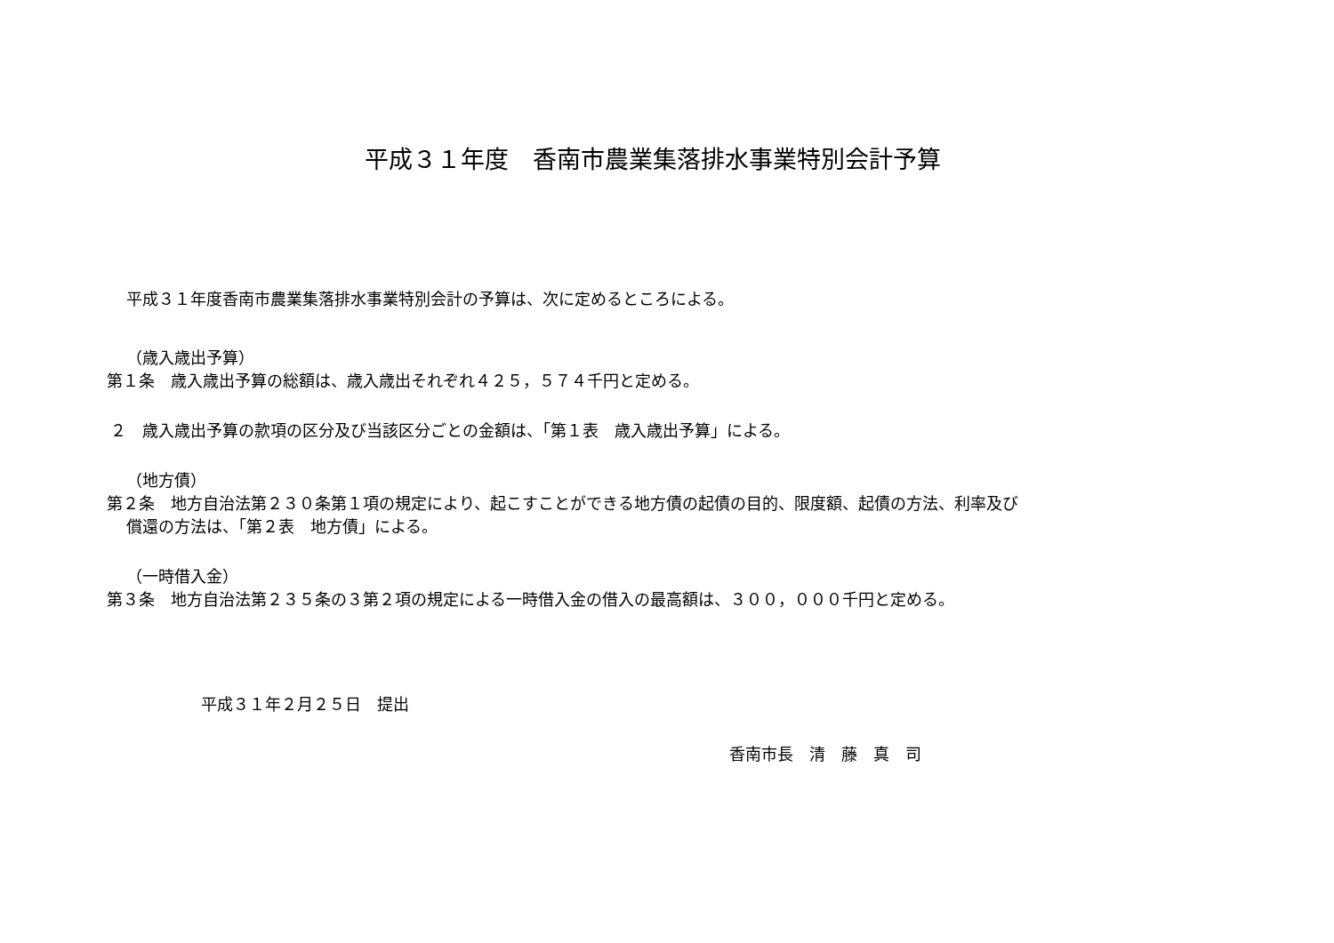平成３１年度　香南市農業集落排水事業特別会計予算
平成３１年度香南市農業集落排水事業特別会計の予算は、次に定めるところによる。
（歳入歳出予算）
第１条　歳入歳出予算の総額は、歳入歳出それぞれ４２５，５７４千円と定める。
２　歳入歳出予算の款項の区分及び当該区分ごとの金額は、「第１表　歳入歳出予算」による。
（地方債）
第２条　地方自治法第２３０条第１項の規定により、起こすことができる地方債の起債の目的、限度額、起債の方法、利率及び
償還の方法は、「第２表　地方債」による。
（一時借入金）
第３条　地方自治法第２３５条の３第２項の規定による一時借入金の借入の最高額は、３００，０００千円と定める。
平成３１年２月２５日　提出
香南市長　清　藤　真　司